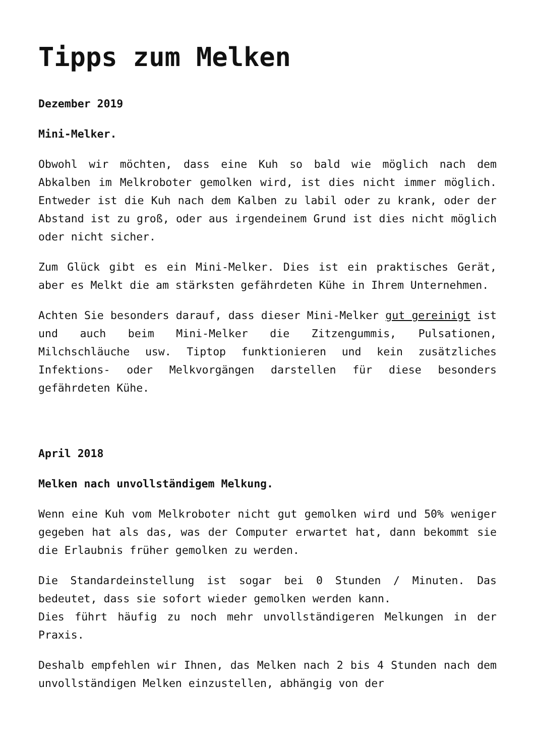Tipps zum Melken
Dezember 2019
Mini-Melker.
Obwohl wir möchten, dass eine Kuh so bald wie möglich nach dem Abkalben im Melkroboter gemolken wird, ist dies nicht immer möglich. Entweder ist die Kuh nach dem Kalben zu labil oder zu krank, oder der Abstand ist zu groß, oder aus irgendeinem Grund ist dies nicht möglich oder nicht sicher.
Zum Glück gibt es ein Mini-Melker. Dies ist ein praktisches Gerät, aber es Melkt die am stärksten gefährdeten Kühe in Ihrem Unternehmen.
Achten Sie besonders darauf, dass dieser Mini-Melker gut gereinigt ist und auch beim Mini-Melker die Zitzengummis, Pulsationen, Milchschläuche usw. Tiptop funktionieren und kein zusätzliches Infektions- oder Melkvorgängen darstellen für diese besonders gefährdeten Kühe.
April 2018
Melken nach unvollständigem Melkung.
Wenn eine Kuh vom Melkroboter nicht gut gemolken wird und 50% weniger gegeben hat als das, was der Computer erwartet hat, dann bekommt sie die Erlaubnis früher gemolken zu werden.
Die Standardeinstellung ist sogar bei 0 Stunden / Minuten. Das bedeutet, dass sie sofort wieder gemolken werden kann.
Dies führt häufig zu noch mehr unvollständigeren Melkungen in der Praxis.
Deshalb empfehlen wir Ihnen, das Melken nach 2 bis 4 Stunden nach dem unvollständigen Melken einzustellen, abhängig von der